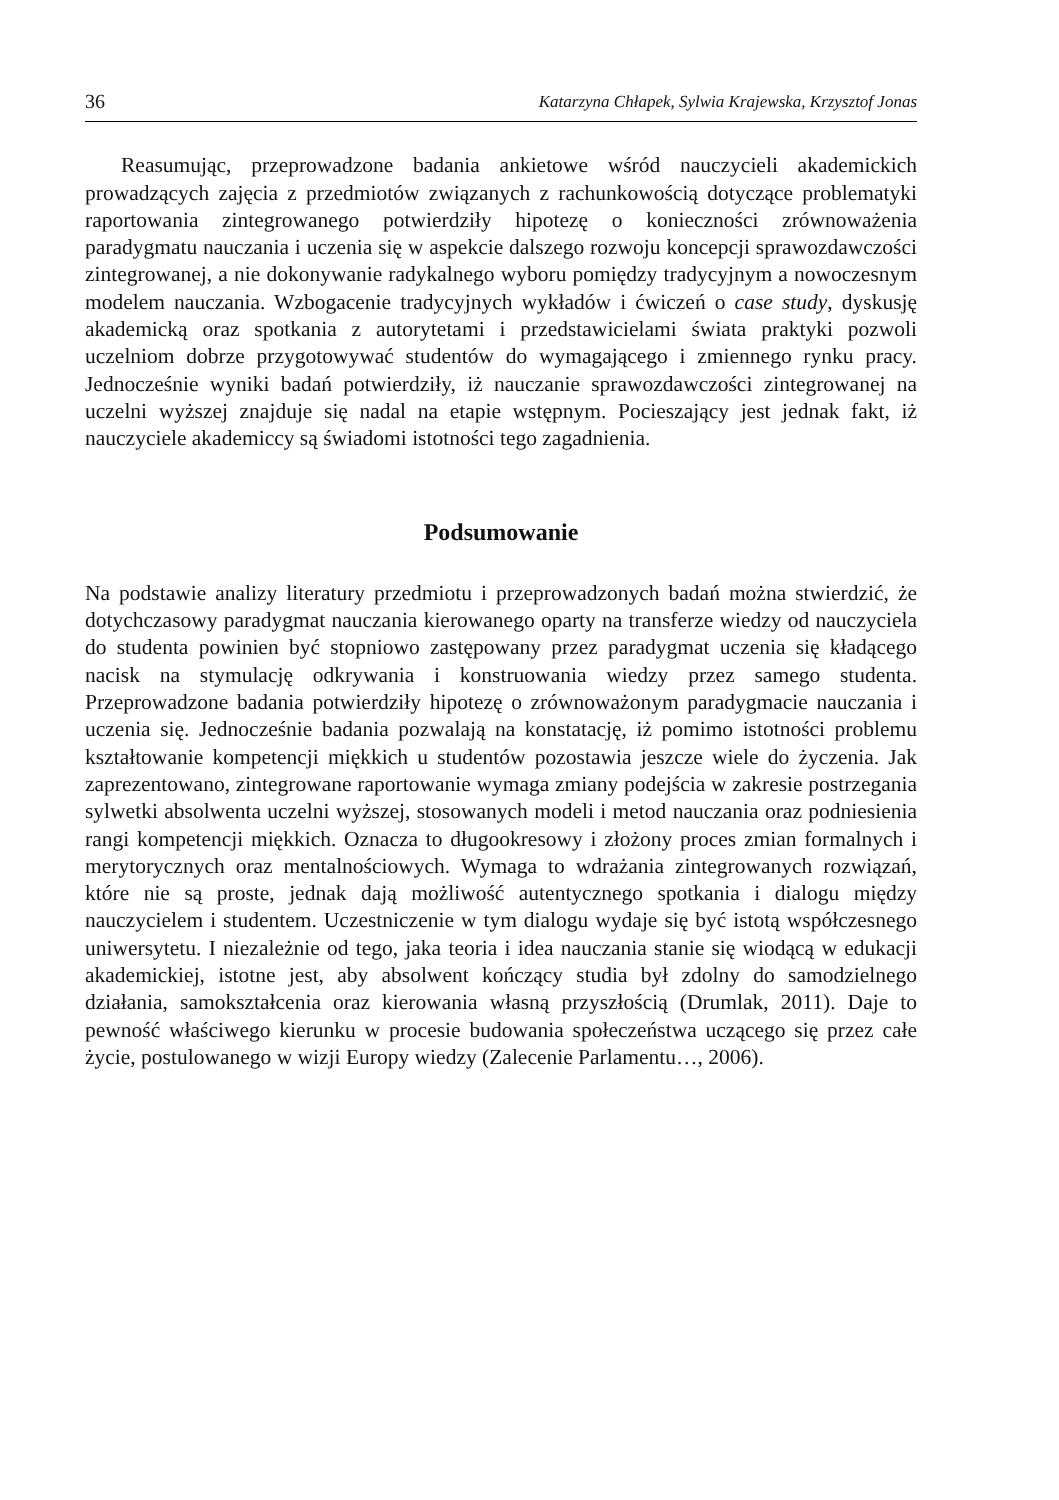36 Katarzyna Chłapek, Sylwia Krajewska, Krzysztof Jonas
Reasumując, przeprowadzone badania ankietowe wśród nauczycieli akademickich prowadzących zajęcia z przedmiotów związanych z rachunkowością dotyczące problematyki raportowania zintegrowanego potwierdziły hipotezę o konieczności zrównoważenia paradygmatu nauczania i uczenia się w aspekcie dalszego rozwoju koncepcji sprawozdawczości zintegrowanej, a nie dokonywanie radykalnego wyboru pomiędzy tradycyjnym a nowoczesnym modelem nauczania. Wzbogacenie tradycyjnych wykładów i ćwiczeń o case study, dyskusję akademicką oraz spotkania z autorytetami i przedstawicielami świata praktyki pozwoli uczelniom dobrze przygotowywać studentów do wymagającego i zmiennego rynku pracy. Jednocześnie wyniki badań potwierdziły, iż nauczanie sprawozdawczości zintegrowanej na uczelni wyższej znajduje się nadal na etapie wstępnym. Pocieszający jest jednak fakt, iż nauczyciele akademiccy są świadomi istotności tego zagadnienia.
Podsumowanie
Na podstawie analizy literatury przedmiotu i przeprowadzonych badań można stwierdzić, że dotychczasowy paradygmat nauczania kierowanego oparty na transferze wiedzy od nauczyciela do studenta powinien być stopniowo zastępowany przez paradygmat uczenia się kładącego nacisk na stymulację odkrywania i konstruowania wiedzy przez samego studenta. Przeprowadzone badania potwierdziły hipotezę o zrównoważonym paradygmacie nauczania i uczenia się. Jednocześnie badania pozwalają na konstatację, iż pomimo istotności problemu kształtowanie kompetencji miękkich u studentów pozostawia jeszcze wiele do życzenia. Jak zaprezentowano, zintegrowane raportowanie wymaga zmiany podejścia w zakresie postrzegania sylwetki absolwenta uczelni wyższej, stosowanych modeli i metod nauczania oraz podniesienia rangi kompetencji miękkich. Oznacza to długookresowy i złożony proces zmian formalnych i merytorycznych oraz mentalnościowych. Wymaga to wdrażania zintegrowanych rozwiązań, które nie są proste, jednak dają możliwość autentycznego spotkania i dialogu między nauczycielem i studentem. Uczestniczenie w tym dialogu wydaje się być istotą współczesnego uniwersytetu. I niezależnie od tego, jaka teoria i idea nauczania stanie się wiodącą w edukacji akademickiej, istotne jest, aby absolwent kończący studia był zdolny do samodzielnego działania, samokształcenia oraz kierowania własną przyszłością (Drumlak, 2011). Daje to pewność właściwego kierunku w procesie budowania społeczeństwa uczącego się przez całe życie, postulowanego w wizji Europy wiedzy (Zalecenie Parlamentu…, 2006).